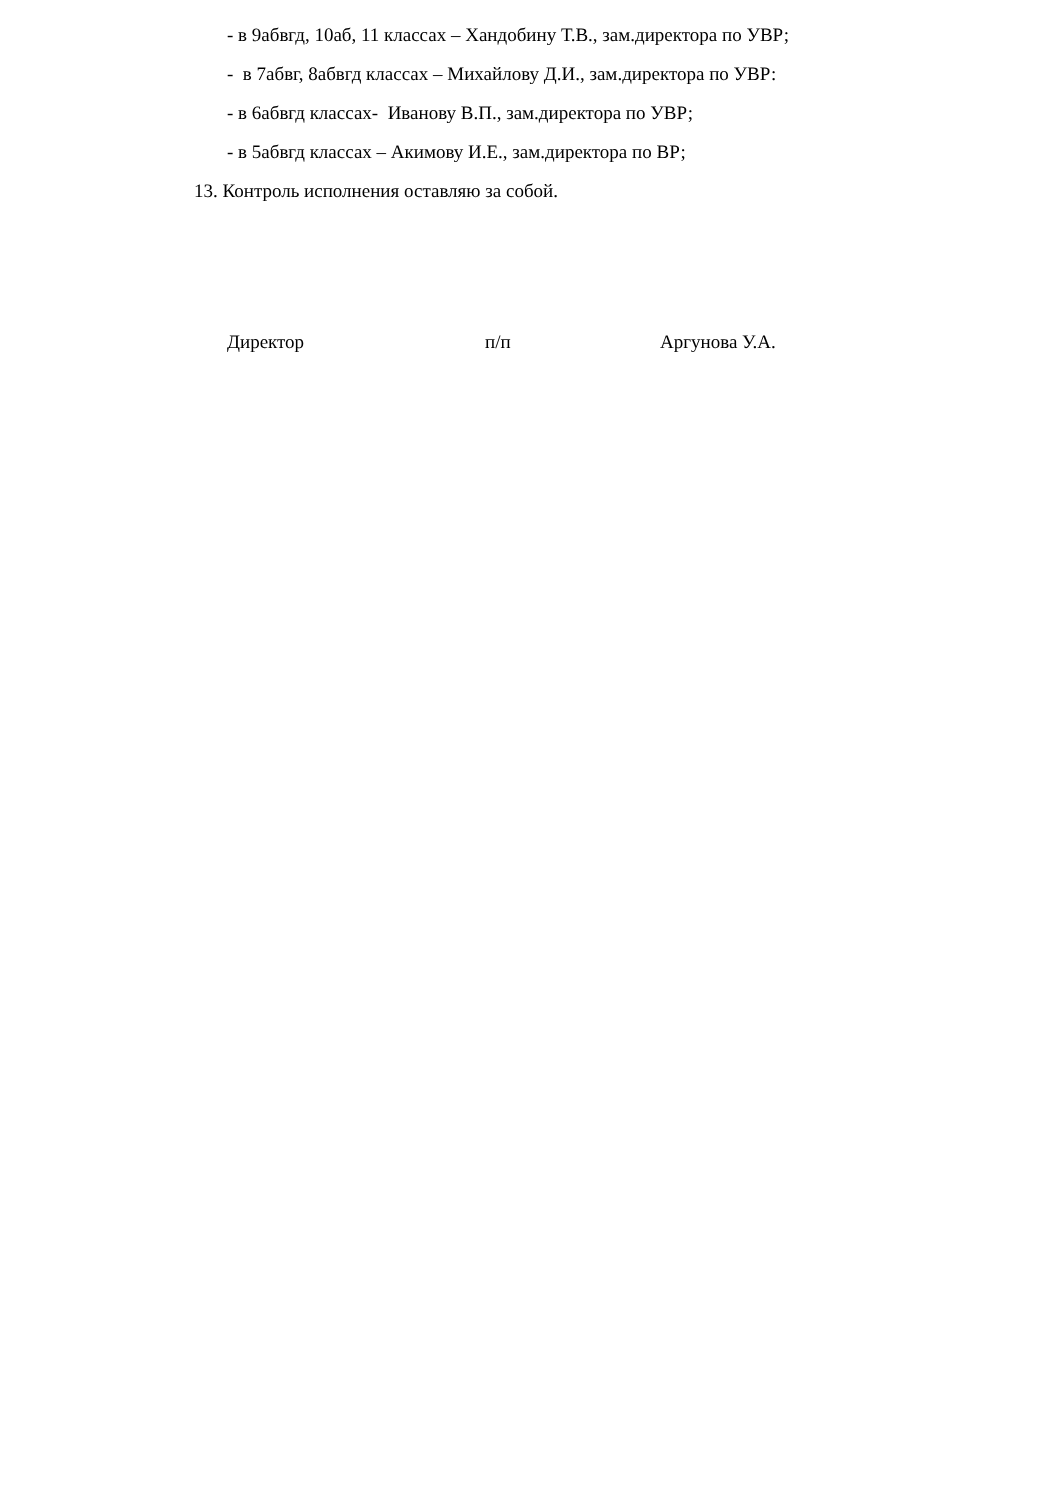- в 9абвгд, 10аб, 11 классах – Хандобину Т.В., зам.директора по УВР;
- в 7абвг, 8абвгд классах – Михайлову Д.И., зам.директора по УВР:
- в 6абвгд классах- Иванову В.П., зам.директора по УВР;
- в 5абвгд классах – Акимову И.Е., зам.директора по ВР;
13. Контроль исполнения оставляю за собой.
Директор п/п Аргунова У.А.